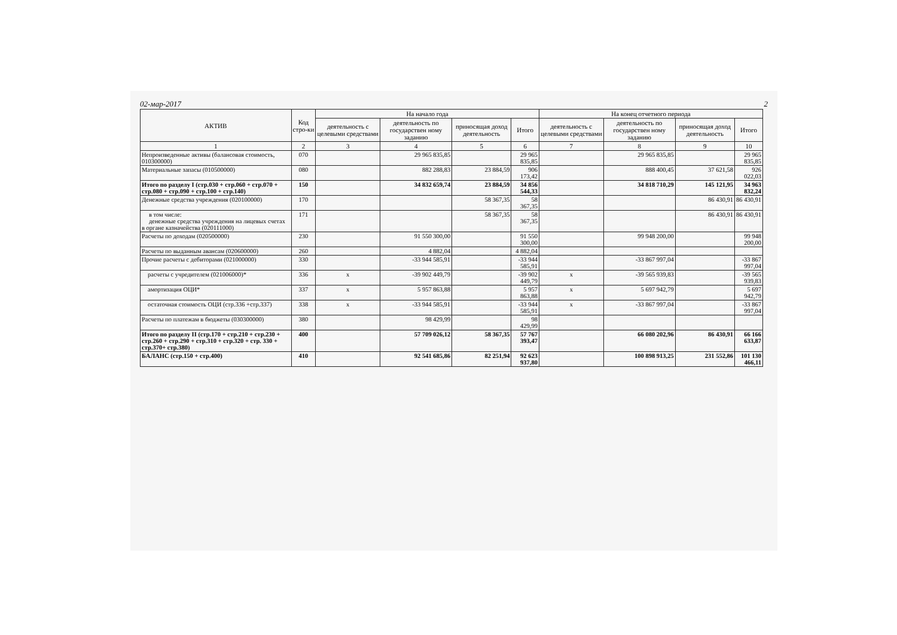02-мар-2017 2
| АКТИВ | Код стро-ки | На начало года | | | | На конец отчетного периода | | | |
| --- | --- | --- | --- | --- | --- | --- | --- | --- | --- |
| | | деятельность с целевыми средствами | деятельность по государствен ному заданию | приносящая доход деятельность | Итого | деятельность с целевыми средствами | деятельность по государствен ному заданию | приносящая доход деятельность | Итого |
| 1 | 2 | 3 | 4 | 5 | 6 | 7 | 8 | 9 | 10 |
| Непроизведенные активы (балансовая стоимость, 010300000) | 070 | | 29 965 835,85 | | 29 965 835,85 | | 29 965 835,85 | | 29 965 835,85 |
| Материальные запасы (010500000) | 080 | | 882 288,83 | 23 884,59 | 906 173,42 | | 888 400,45 | 37 621,58 | 926 022,03 |
| Итого по разделу I (стр.030 + стр.060 + стр.070 + стр.080 + стр.090 + стр.100 + стр.140) | 150 | | 34 832 659,74 | 23 884,59 | 34 856 544,33 | | 34 818 710,29 | 145 121,95 | 34 963 832,24 |
| Денежные средства учреждения (020100000) | 170 | | | 58 367,35 | 58 367,35 | | | 86 430,91 | 86 430,91 |
| в том числе: денежные средства учреждения на лицевых счетах в органе казначейства (020111000) | 171 | | | 58 367,35 | 58 367,35 | | | 86 430,91 | 86 430,91 |
| Расчеты по доходам (020500000) | 230 | | 91 550 300,00 | | 91 550 300,00 | | 99 948 200,00 | | 99 948 200,00 |
| Расчеты по выданным авансам (020600000) | 260 | | 4 882,04 | | 4 882,04 | | | | |
| Прочие расчеты с дебиторами (021000000) | 330 | | -33 944 585,91 | | -33 944 585,91 | | -33 867 997,04 | | -33 867 997,04 |
| расчеты с учредителем (021006000)* | 336 | x | -39 902 449,79 | | -39 902 449,79 | x | -39 565 939,83 | | -39 565 939,83 |
| амортизация ОЦИ* | 337 | x | 5 957 863,88 | | 5 957 863,88 | x | 5 697 942,79 | | 5 697 942,79 |
| остаточная стоимость ОЦИ (стр.336 +стр.337) | 338 | x | -33 944 585,91 | | -33 944 585,91 | x | -33 867 997,04 | | -33 867 997,04 |
| Расчеты по платежам в бюджеты (030300000) | 380 | | 98 429,99 | | 98 429,99 | | | | |
| Итого по разделу II (стр.170 + стр.210 + стр.230 + стр.260 + стр.290 + стр.310 + стр.320 + стр. 330 + стр.370+ стр.380) | 400 | | 57 709 026,12 | 58 367,35 | 57 767 393,47 | | 66 080 202,96 | 86 430,91 | 66 166 633,87 |
| БАЛАНС (стр.150 + стр.400) | 410 | | 92 541 685,86 | 82 251,94 | 92 623 937,80 | | 100 898 913,25 | 231 552,86 | 101 130 466,11 |